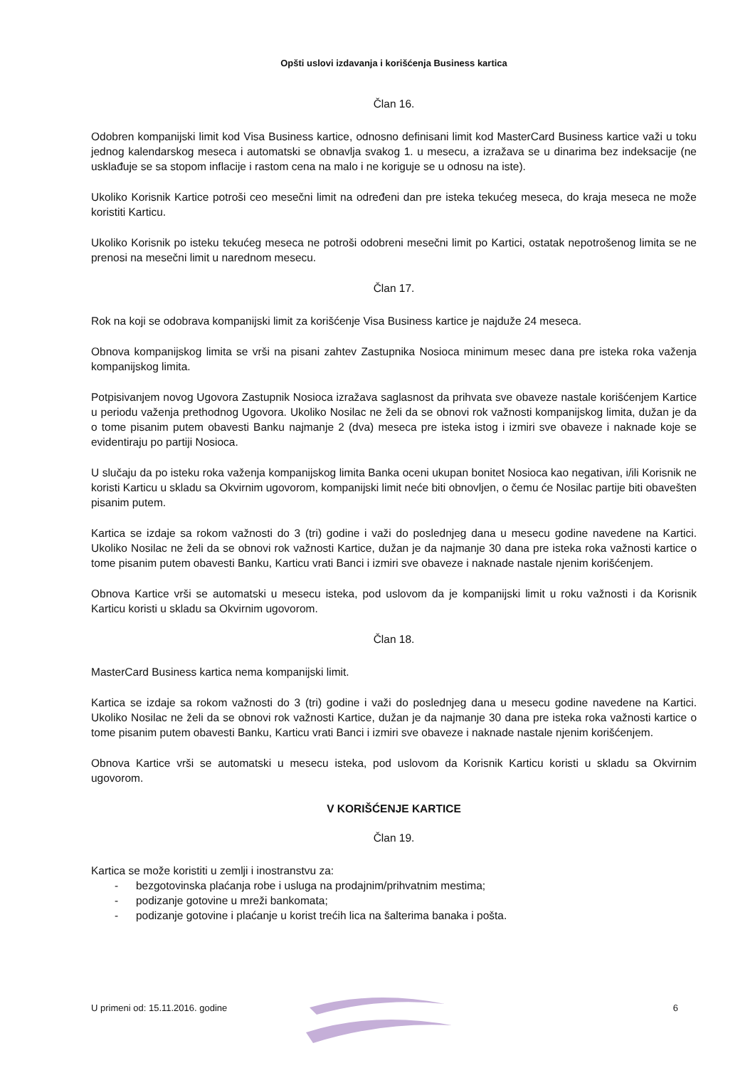Opšti uslovi izdavanja i korišćenja Business kartica
Član 16.
Odobren kompanijski limit kod Visa Business kartice, odnosno definisani limit kod MasterCard Business kartice važi u toku jednog kalendarskog meseca i automatski se obnavlja svakog 1. u mesecu, a izražava se u dinarima bez indeksacije (ne usklađuje se sa stopom inflacije i rastom cena na malo i ne koriguje se u odnosu na iste).
Ukoliko Korisnik Kartice potroši ceo mesečni limit na određeni dan pre isteka tekućeg meseca, do kraja meseca ne može koristiti Karticu.
Ukoliko Korisnik po isteku tekućeg meseca ne potroši odobreni mesečni limit po Kartici, ostatak nepotrošenog limita se ne prenosi na mesečni limit u narednom mesecu.
Član 17.
Rok na koji se odobrava kompanijski limit za korišćenje Visa Business kartice je najduže 24 meseca.
Obnova kompanijskog limita se vrši na pisani zahtev Zastupnika Nosioca minimum mesec dana pre isteka roka važenja kompanijskog limita.
Potpisivanjem novog Ugovora Zastupnik Nosioca izražava saglasnost da prihvata sve obaveze nastale korišćenjem Kartice u periodu važenja prethodnog Ugovora. Ukoliko Nosilac ne želi da se obnovi rok važnosti kompanijskog limita, dužan je da o tome pisanim putem obavesti Banku najmanje 2 (dva) meseca pre isteka istog i izmiri sve obaveze i naknade koje se evidentiraju po partiji Nosioca.
U slučaju da po isteku roka važenja kompanijskog limita Banka oceni ukupan bonitet Nosioca kao negativan, i/ili Korisnik ne koristi Karticu u skladu sa Okvirnim ugovorom, kompanijski limit neće biti obnovljen, o čemu će Nosilac partije biti obavešten pisanim putem.
Kartica se izdaje sa rokom važnosti do 3 (tri) godine i važi do poslednjeg dana u mesecu godine navedene na Kartici. Ukoliko Nosilac ne želi da se obnovi rok važnosti Kartice, dužan je da najmanje 30 dana pre isteka roka važnosti kartice o tome pisanim putem obavesti Banku, Karticu vrati Banci i izmiri sve obaveze i naknade nastale njenim korišćenjem.
Obnova Kartice vrši se automatski u mesecu isteka, pod uslovom da je kompanijski limit u roku važnosti i da Korisnik Karticu koristi u skladu sa Okvirnim ugovorom.
Član 18.
MasterCard Business kartica nema kompanijski limit.
Kartica se izdaje sa rokom važnosti do 3 (tri) godine i važi do poslednjeg dana u mesecu godine navedene na Kartici. Ukoliko Nosilac ne želi da se obnovi rok važnosti Kartice, dužan je da najmanje 30 dana pre isteka roka važnosti kartice o tome pisanim putem obavesti Banku, Karticu vrati Banci i izmiri sve obaveze i naknade nastale njenim korišćenjem.
Obnova Kartice vrši se automatski u mesecu isteka, pod uslovom da Korisnik Karticu koristi u skladu sa Okvirnim ugovorom.
V KORIŠĆENJE KARTICE
Član 19.
Kartica se može koristiti u zemlji i inostranstvu za:
- bezgotovinska plaćanja robe i usluga na prodajnim/prihvatnim mestima;
- podizanje gotovine u mreži bankomata;
- podizanje gotovine i plaćanje u korist trećih lica na šalterima banaka i pošta.
U primeni od: 15.11.2016. godine 6